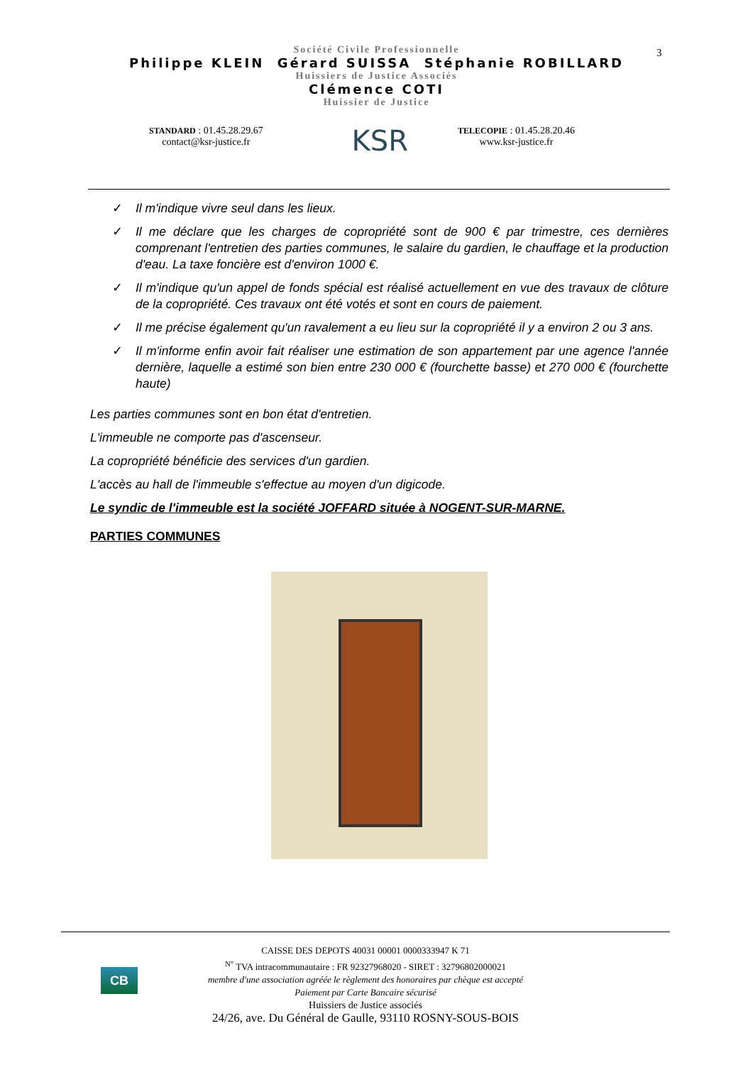3
Société Civile Professionnelle
Philippe KLEIN Gérard SUISSA Stéphanie ROBILLARD
Huissiers de Justice Associés
Clémence COTI
Huissier de Justice
STANDARD : 01.45.28.29.67
contact@ksr-justice.fr
KSR
TELECOPIE : 01.45.28.20.46
www.ksr-justice.fr
✓ Il m'indique vivre seul dans les lieux.
✓ Il me déclare que les charges de copropriété sont de 900 € par trimestre, ces dernières comprenant l'entretien des parties communes, le salaire du gardien, le chauffage et la production d'eau. La taxe foncière est d'environ 1000 €.
✓ Il m'indique qu'un appel de fonds spécial est réalisé actuellement en vue des travaux de clôture de la copropriété. Ces travaux ont été votés et sont en cours de paiement.
✓ Il me précise également qu'un ravalement a eu lieu sur la copropriété il y a environ 2 ou 3 ans.
✓ Il m'informe enfin avoir fait réaliser une estimation de son appartement par une agence l'année dernière, laquelle a estimé son bien entre 230 000 € (fourchette basse) et 270 000 € (fourchette haute)
Les parties communes sont en bon état d'entretien.
L'immeuble ne comporte pas d'ascenseur.
La copropriété bénéficie des services d'un gardien.
L'accès au hall de l'immeuble s'effectue au moyen d'un digicode.
Le syndic de l'immeuble est la société JOFFARD située à NOGENT-SUR-MARNE.
PARTIES COMMUNES
CB
CAISSE DES DEPOTS 40031 00001 0000333947 K 71
<sup>N°</sup> TVA intracommunautaire : FR 92327968020 - SIRET : 32796802000021
membre d'une association agréée le règlement des honoraires par chèque est accepté
Paiement par Carte Bancaire sécurisé
Huissiers de Justice associés
24/26, ave. Du Général de Gaulle, 93110 ROSNY-SOUS-BOIS